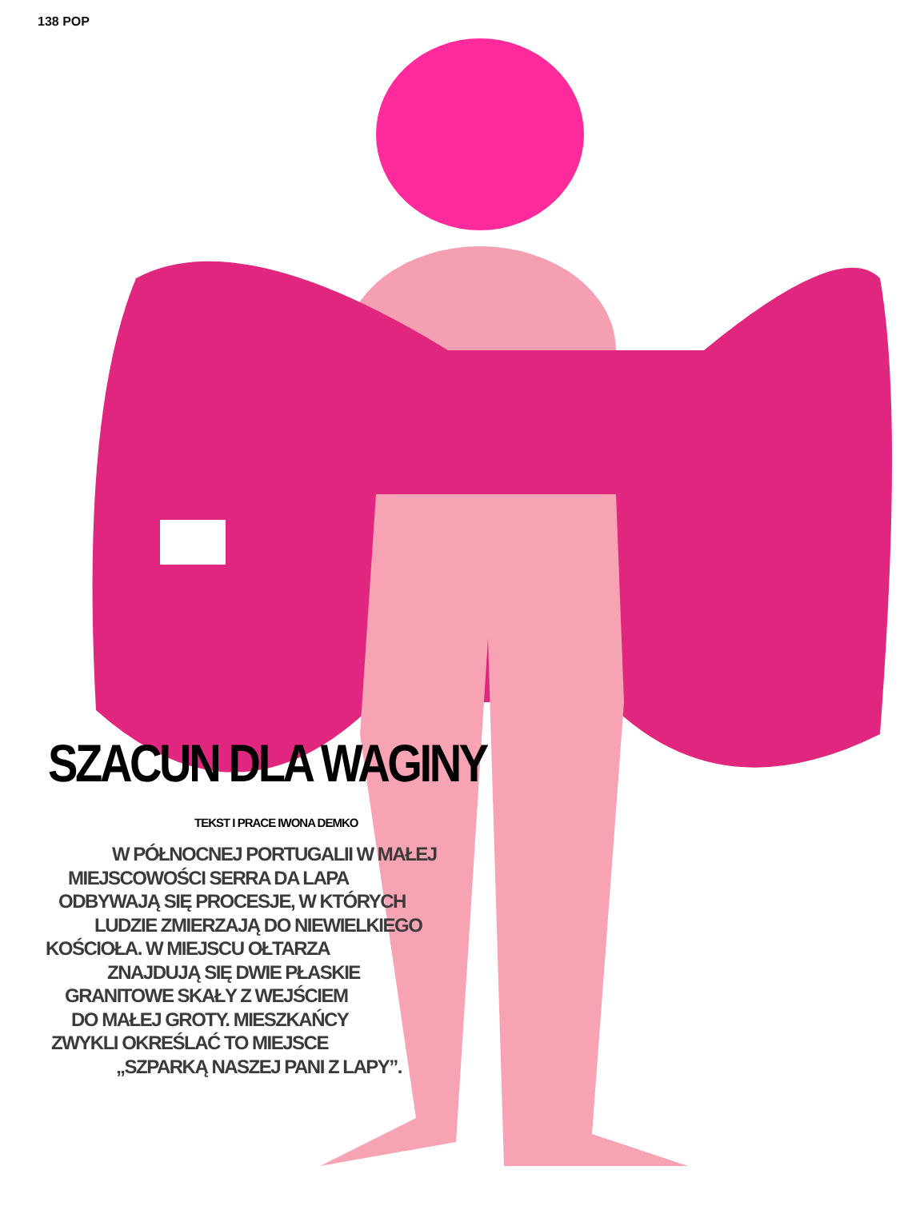138 POP
SZACUN DLA WAGINY
TEKST I PRACE IWONA DEMKO
W PÓŁNOCNEJ PORTUGALII W MAŁEJ
MIEJSCOWOŚCI SERRA DA LAPA
ODBYWAJĄ SIĘ PROCESJE, W KTÓRYCH
LUDZIE ZMIERZAJĄ DO NIEWIELKIEGO
KOŚCIOŁA. W MIEJSCU OŁTARZA
ZNAJDUJĄ SIĘ DWIE PŁASKIE
GRANITOWE SKAŁY Z WEJŚCIEM
DO MAŁEJ GROTY. MIESZKAŃCY
ZWYKLI OKREŚLAĆ TO MIEJSCE
„SZPARKĄ NASZEJ PANI Z LAPY”.